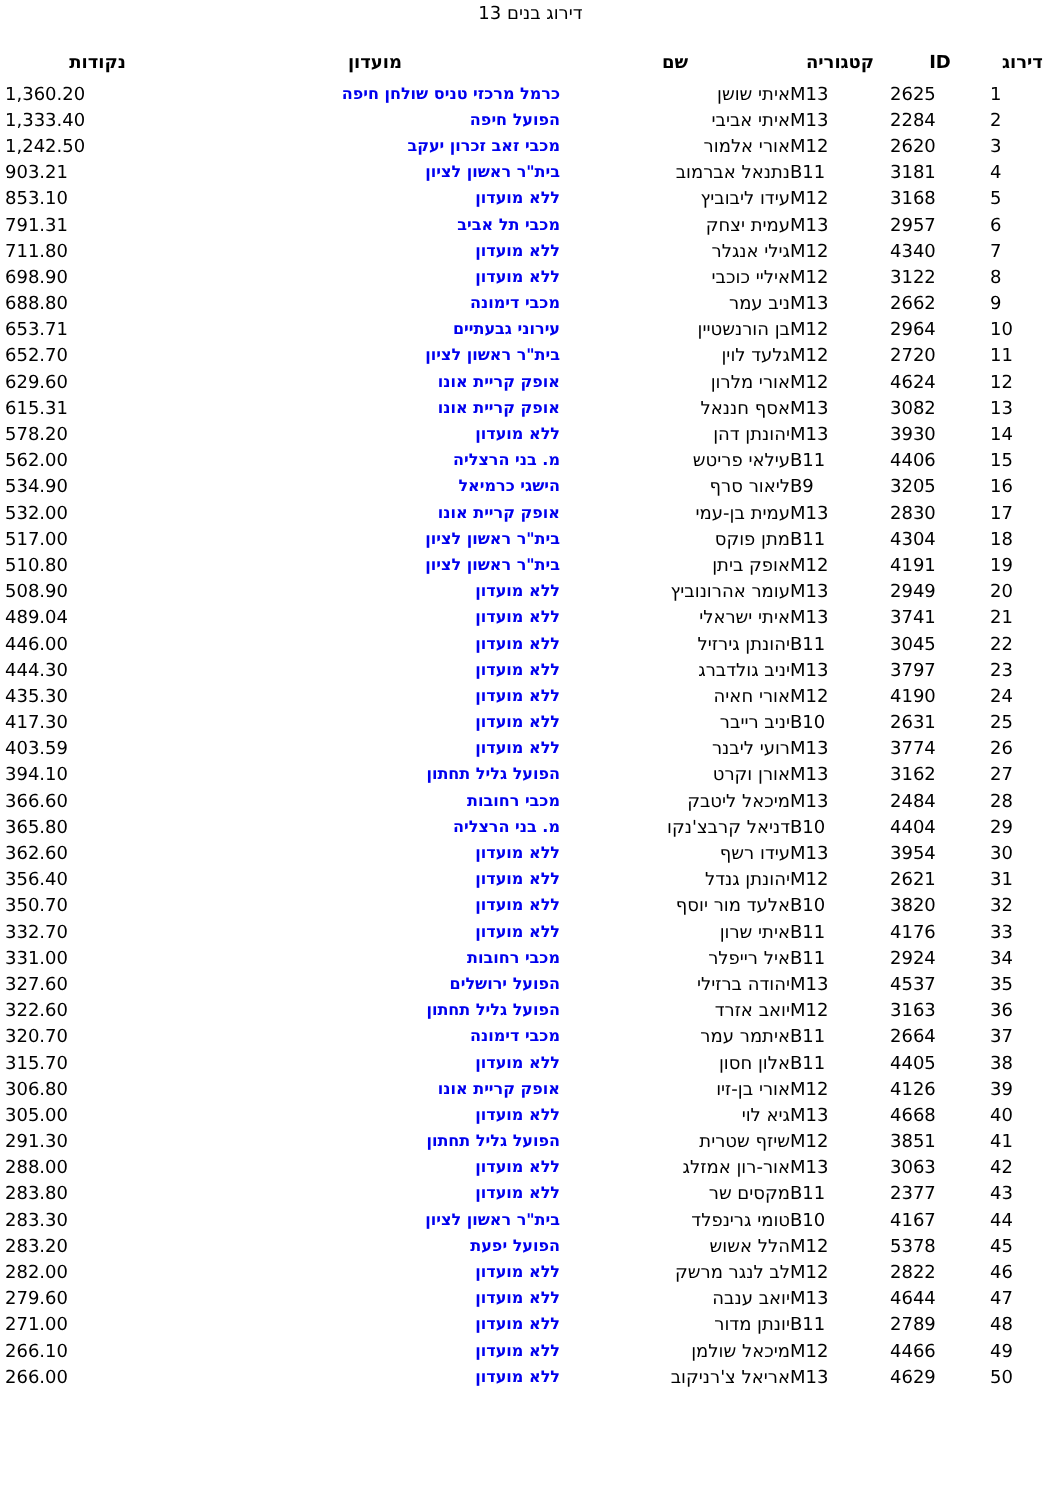דירוג בנים 13
| דירוג | ID | קטגוריה | שם | מועדון | נקודות |
| --- | --- | --- | --- | --- | --- |
| 1 | 2625 | M13 | איתי שושן | כרמל מרכזי טניס שולחן חיפה | 1,360.20 |
| 2 | 2284 | M13 | איתי אביבי | הפועל חיפה | 1,333.40 |
| 3 | 2620 | M12 | אורי אלמור | מכבי זאב זכרון יעקב | 1,242.50 |
| 4 | 3181 | B11 | נתנאל אברמוב | בית"ר ראשון לציון | 903.21 |
| 5 | 3168 | M12 | עידו ליבוביץ | ללא מועדון | 853.10 |
| 6 | 2957 | M13 | עמית יצחק | מכבי תל אביב | 791.31 |
| 7 | 4340 | M12 | גילי אנגלר | ללא מועדון | 711.80 |
| 8 | 3122 | M12 | איליי כוכבי | ללא מועדון | 698.90 |
| 9 | 2662 | M13 | ניב עמר | מכבי דימונה | 688.80 |
| 10 | 2964 | M12 | בן הורנשטיין | עירוני גבעתיים | 653.71 |
| 11 | 2720 | M12 | גלעד לוין | בית"ר ראשון לציון | 652.70 |
| 12 | 4624 | M12 | אורי מלרון | אופק קריית אונו | 629.60 |
| 13 | 3082 | M13 | אסף חננאל | אופק קריית אונו | 615.31 |
| 14 | 3930 | M13 | יהונתן דהן | ללא מועדון | 578.20 |
| 15 | 4406 | B11 | עילאי פריטש | מ. בני הרצליה | 562.00 |
| 16 | 3205 | B9 | ליאור סרף | הישגי כרמיאל | 534.90 |
| 17 | 2830 | M13 | עמית בן-עמי | אופק קריית אונו | 532.00 |
| 18 | 4304 | B11 | מתן פוקס | בית"ר ראשון לציון | 517.00 |
| 19 | 4191 | M12 | אופק ביתן | בית"ר ראשון לציון | 510.80 |
| 20 | 2949 | M13 | עומר אהרונוביץ | ללא מועדון | 508.90 |
| 21 | 3741 | M13 | איתי ישראלי | ללא מועדון | 489.04 |
| 22 | 3045 | B11 | יהונתן גירזיל | ללא מועדון | 446.00 |
| 23 | 3797 | M13 | יניב גולדברג | ללא מועדון | 444.30 |
| 24 | 4190 | M12 | אורי חאיה | ללא מועדון | 435.30 |
| 25 | 2631 | B10 | יניב רייבר | ללא מועדון | 417.30 |
| 26 | 3774 | M13 | רועי ליבנר | ללא מועדון | 403.59 |
| 27 | 3162 | M13 | אורן וקרט | הפועל גליל תחתון | 394.10 |
| 28 | 2484 | M13 | מיכאל ליטבק | מכבי רחובות | 366.60 |
| 29 | 4404 | B10 | דניאל קרבצ'נקו | מ. בני הרצליה | 365.80 |
| 30 | 3954 | M13 | עידו רשף | ללא מועדון | 362.60 |
| 31 | 2621 | M12 | יהונתן גנדל | ללא מועדון | 356.40 |
| 32 | 3820 | B10 | אלעד מור יוסף | ללא מועדון | 350.70 |
| 33 | 4176 | B11 | איתי שרון | ללא מועדון | 332.70 |
| 34 | 2924 | B11 | איל רייפלר | מכבי רחובות | 331.00 |
| 35 | 4537 | M13 | יהודה ברזילי | הפועל ירושלים | 327.60 |
| 36 | 3163 | M12 | יואב אזרד | הפועל גליל תחתון | 322.60 |
| 37 | 2664 | B11 | איתמר עמר | מכבי דימונה | 320.70 |
| 38 | 4405 | B11 | אלון חסון | ללא מועדון | 315.70 |
| 39 | 4126 | M12 | אורי בן-זיו | אופק קריית אונו | 306.80 |
| 40 | 4668 | M13 | גיא לוי | ללא מועדון | 305.00 |
| 41 | 3851 | M12 | שיזף שטרית | הפועל גליל תחתון | 291.30 |
| 42 | 3063 | M13 | אור-רון אמזלג | ללא מועדון | 288.00 |
| 43 | 2377 | B11 | מקסים שר | ללא מועדון | 283.80 |
| 44 | 4167 | B10 | טומי גרינפלד | בית"ר ראשון לציון | 283.30 |
| 45 | 5378 | M12 | הלל אשוש | הפועל יפעת | 283.20 |
| 46 | 2822 | M12 | לב לנגר מרשק | ללא מועדון | 282.00 |
| 47 | 4644 | M13 | יואב ענבה | ללא מועדון | 279.60 |
| 48 | 2789 | B11 | יונתן מדור | ללא מועדון | 271.00 |
| 49 | 4466 | M12 | מיכאל שולמן | ללא מועדון | 266.10 |
| 50 | 4629 | M13 | אריאל צ'רניקוב | ללא מועדון | 266.00 |